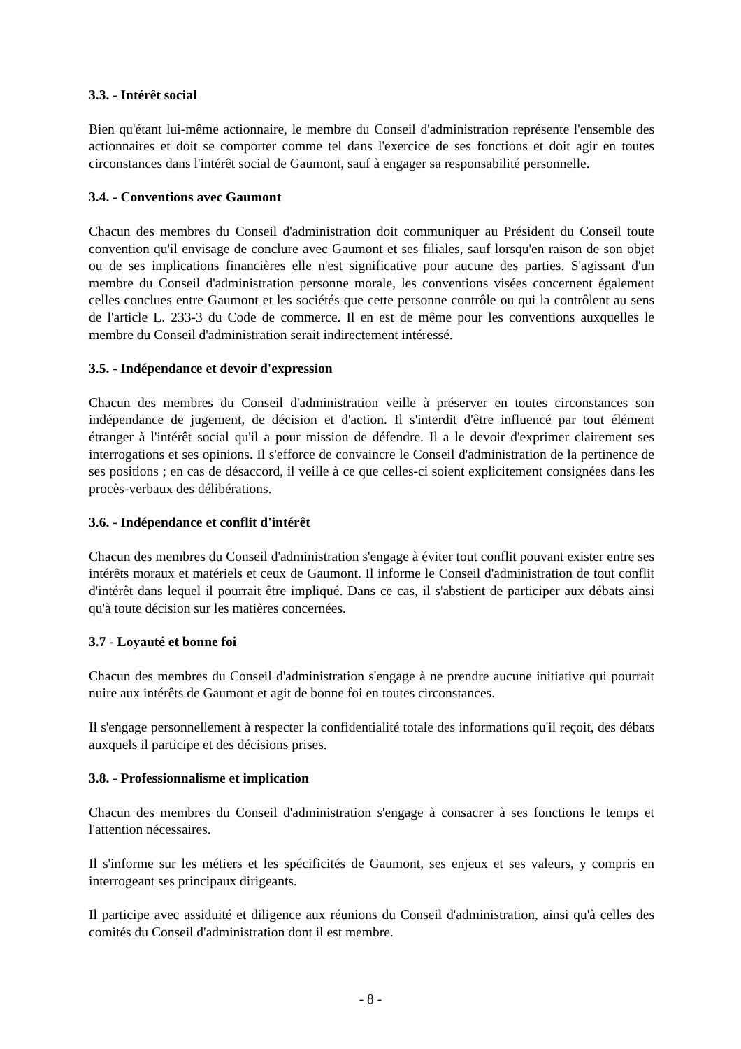3.3. - Intérêt social
Bien qu'étant lui-même actionnaire, le membre du Conseil d'administration représente l'ensemble des actionnaires et doit se comporter comme tel dans l'exercice de ses fonctions et doit agir en toutes circonstances dans l'intérêt social de Gaumont, sauf à engager sa responsabilité personnelle.
3.4. - Conventions avec Gaumont
Chacun des membres du Conseil d'administration doit communiquer au Président du Conseil toute convention qu'il envisage de conclure avec Gaumont et ses filiales, sauf lorsqu'en raison de son objet ou de ses implications financières elle n'est significative pour aucune des parties. S'agissant d'un membre du Conseil d'administration personne morale, les conventions visées concernent également celles conclues entre Gaumont et les sociétés que cette personne contrôle ou qui la contrôlent au sens de l'article L. 233-3 du Code de commerce. Il en est de même pour les conventions auxquelles le membre du Conseil d'administration serait indirectement intéressé.
3.5. - Indépendance et devoir d'expression
Chacun des membres du Conseil d'administration veille à préserver en toutes circonstances son indépendance de jugement, de décision et d'action. Il s'interdit d'être influencé par tout élément étranger à l'intérêt social qu'il a pour mission de défendre. Il a le devoir d'exprimer clairement ses interrogations et ses opinions. Il s'efforce de convaincre le Conseil d'administration de la pertinence de ses positions ; en cas de désaccord, il veille à ce que celles-ci soient explicitement consignées dans les procès-verbaux des délibérations.
3.6. - Indépendance et conflit d'intérêt
Chacun des membres du Conseil d'administration s'engage à éviter tout conflit pouvant exister entre ses intérêts moraux et matériels et ceux de Gaumont. Il informe le Conseil d'administration de tout conflit d'intérêt dans lequel il pourrait être impliqué. Dans ce cas, il s'abstient de participer aux débats ainsi qu'à toute décision sur les matières concernées.
3.7 - Loyauté et bonne foi
Chacun des membres du Conseil d'administration s'engage à ne prendre aucune initiative qui pourrait nuire aux intérêts de Gaumont et agit de bonne foi en toutes circonstances.
Il s'engage personnellement à respecter la confidentialité totale des informations qu'il reçoit, des débats auxquels il participe et des décisions prises.
3.8. - Professionnalisme et implication
Chacun des membres du Conseil d'administration s'engage à consacrer à ses fonctions le temps et l'attention nécessaires.
Il s'informe sur les métiers et les spécificités de Gaumont, ses enjeux et ses valeurs, y compris en interrogeant ses principaux dirigeants.
Il participe avec assiduité et diligence aux réunions du Conseil d'administration, ainsi qu'à celles des comités du Conseil d'administration dont il est membre.
- 8 -